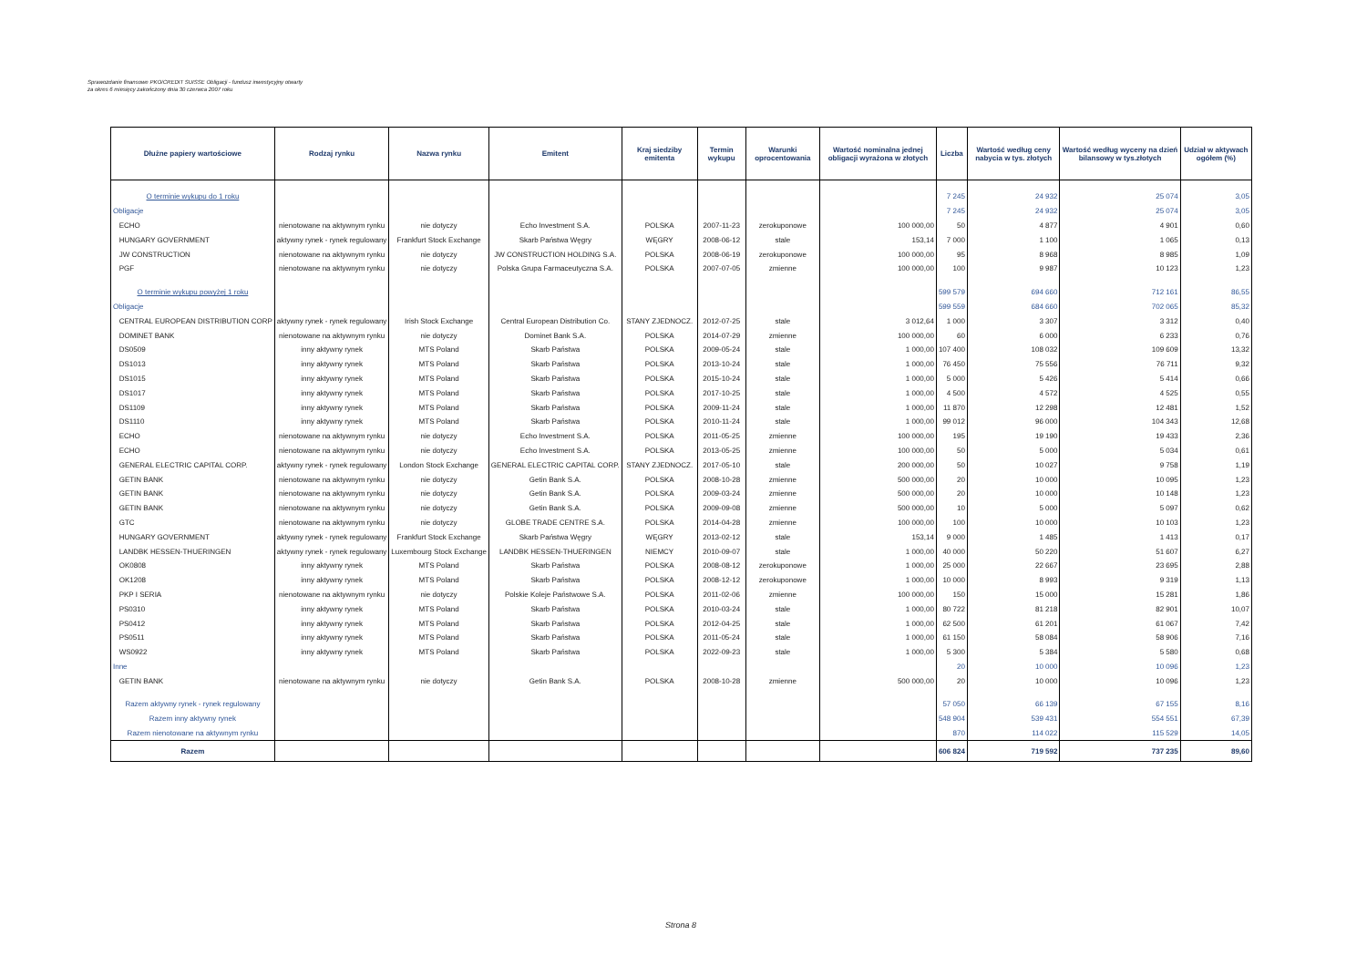Sprawozdanie finansowe PKO/CREDIT SUISSE Obligacji - fundusz inwestycyjny otwarty
za okres 6 miesięcy zakończony dnia 30 czerwca 2007 roku
| Dłużne papiery wartościowe | Rodzaj rynku | Nazwa rynku | Emitent | Kraj siedziby emitenta | Termin wykupu | Warunki oprocentowania | Wartość nominalna jednej obligacji wyrażona w złotych | Liczba | Wartość według ceny nabycia w tys. złotych | Wartość według wyceny na dzień bilansowy w tys.złotych | Udział w aktywach ogółem (%) |
| --- | --- | --- | --- | --- | --- | --- | --- | --- | --- | --- | --- |
| O terminie wykupu do 1 roku | | | | | | | | 7 245 | 24 932 | 25 074 | 3,05 |
| Obligacje | | | | | | | | 7 245 | 24 932 | 25 074 | 3,05 |
| ECHO | nienotowane na aktywnym rynku | nie dotyczy | Echo Investment S.A. | POLSKA | 2007-11-23 | zerokuponowe | 100 000,00 | 50 | 4 877 | 4 901 | 0,60 |
| HUNGARY GOVERNMENT | aktywny rynek - rynek regulowany | Frankfurt Stock Exchange | Skarb Państwa Węgry | WĘGRY | 2008-06-12 | stale | 153,14 | 7 000 | 1 100 | 1 065 | 0,13 |
| JW CONSTRUCTION | nienotowane na aktywnym rynku | nie dotyczy | JW CONSTRUCTION HOLDING S.A. | POLSKA | 2008-06-19 | zerokuponowe | 100 000,00 | 95 | 8 968 | 8 985 | 1,09 |
| PGF | nienotowane na aktywnym rynku | nie dotyczy | Polska Grupa Farmaceutyczna S.A. | POLSKA | 2007-07-05 | zmienne | 100 000,00 | 100 | 9 987 | 10 123 | 1,23 |
| O terminie wykupu powyżej 1 roku | | | | | | | | 599 579 | 694 660 | 712 161 | 86,55 |
| Obligacje | | | | | | | | 599 559 | 684 660 | 702 065 | 85,32 |
| CENTRAL EUROPEAN DISTRIBUTION CORP | aktywny rynek - rynek regulowany | Irish Stock Exchange | Central European Distribution Co. | STANY ZJEDNOCZ. | 2012-07-25 | stale | 3 012,64 | 1 000 | 3 307 | 3 312 | 0,40 |
| DOMINET BANK | nienotowane na aktywnym rynku | nie dotyczy | Dominet Bank S.A. | POLSKA | 2014-07-29 | zmienne | 100 000,00 | 60 | 6 000 | 6 233 | 0,76 |
| DS0509 | inny aktywny rynek | MTS Poland | Skarb Państwa | POLSKA | 2009-05-24 | stale | 1 000,00 | 107 400 | 108 032 | 109 609 | 13,32 |
| DS1013 | inny aktywny rynek | MTS Poland | Skarb Państwa | POLSKA | 2013-10-24 | stale | 1 000,00 | 76 450 | 75 556 | 76 711 | 9,32 |
| DS1015 | inny aktywny rynek | MTS Poland | Skarb Państwa | POLSKA | 2015-10-24 | stale | 1 000,00 | 5 000 | 5 426 | 5 414 | 0,66 |
| DS1017 | inny aktywny rynek | MTS Poland | Skarb Państwa | POLSKA | 2017-10-25 | stale | 1 000,00 | 4 500 | 4 572 | 4 525 | 0,55 |
| DS1109 | inny aktywny rynek | MTS Poland | Skarb Państwa | POLSKA | 2009-11-24 | stale | 1 000,00 | 11 870 | 12 298 | 12 481 | 1,52 |
| DS1110 | inny aktywny rynek | MTS Poland | Skarb Państwa | POLSKA | 2010-11-24 | stale | 1 000,00 | 99 012 | 96 000 | 104 343 | 12,68 |
| ECHO | nienotowane na aktywnym rynku | nie dotyczy | Echo Investment S.A. | POLSKA | 2011-05-25 | zmienne | 100 000,00 | 195 | 19 190 | 19 433 | 2,36 |
| ECHO | nienotowane na aktywnym rynku | nie dotyczy | Echo Investment S.A. | POLSKA | 2013-05-25 | zmienne | 100 000,00 | 50 | 5 000 | 5 034 | 0,61 |
| GENERAL ELECTRIC CAPITAL CORP. | aktywny rynek - rynek regulowany | London Stock Exchange | GENERAL ELECTRIC CAPITAL CORP. | STANY ZJEDNOCZ. | 2017-05-10 | stale | 200 000,00 | 50 | 10 027 | 9 758 | 1,19 |
| GETIN BANK | nienotowane na aktywnym rynku | nie dotyczy | Getin Bank S.A. | POLSKA | 2008-10-28 | zmienne | 500 000,00 | 20 | 10 000 | 10 095 | 1,23 |
| GETIN BANK | nienotowane na aktywnym rynku | nie dotyczy | Getin Bank S.A. | POLSKA | 2009-03-24 | zmienne | 500 000,00 | 20 | 10 000 | 10 148 | 1,23 |
| GETIN BANK | nienotowane na aktywnym rynku | nie dotyczy | Getin Bank S.A. | POLSKA | 2009-09-08 | zmienne | 500 000,00 | 10 | 5 000 | 5 097 | 0,62 |
| GTC | nienotowane na aktywnym rynku | nie dotyczy | GLOBE TRADE CENTRE S.A. | POLSKA | 2014-04-28 | zmienne | 100 000,00 | 100 | 10 000 | 10 103 | 1,23 |
| HUNGARY GOVERNMENT | aktywny rynek - rynek regulowany | Frankfurt Stock Exchange | Skarb Państwa Węgry | WĘGRY | 2013-02-12 | stale | 153,14 | 9 000 | 1 485 | 1 413 | 0,17 |
| LANDBK HESSEN-THUERINGEN | aktywny rynek - rynek regulowany | Luxembourg Stock Exchange | LANDBK HESSEN-THUERINGEN | NIEMCY | 2010-09-07 | stale | 1 000,00 | 40 000 | 50 220 | 51 607 | 6,27 |
| OK0808 | inny aktywny rynek | MTS Poland | Skarb Państwa | POLSKA | 2008-08-12 | zerokuponowe | 1 000,00 | 25 000 | 22 667 | 23 695 | 2,88 |
| OK1208 | inny aktywny rynek | MTS Poland | Skarb Państwa | POLSKA | 2008-12-12 | zerokuponowe | 1 000,00 | 10 000 | 8 993 | 9 319 | 1,13 |
| PKP I SERIA | nienotowane na aktywnym rynku | nie dotyczy | Polskie Koleje Państwowe S.A. | POLSKA | 2011-02-06 | zmienne | 100 000,00 | 150 | 15 000 | 15 281 | 1,86 |
| PS0310 | inny aktywny rynek | MTS Poland | Skarb Państwa | POLSKA | 2010-03-24 | stale | 1 000,00 | 80 722 | 81 218 | 82 901 | 10,07 |
| PS0412 | inny aktywny rynek | MTS Poland | Skarb Państwa | POLSKA | 2012-04-25 | stale | 1 000,00 | 62 500 | 61 201 | 61 067 | 7,42 |
| PS0511 | inny aktywny rynek | MTS Poland | Skarb Państwa | POLSKA | 2011-05-24 | stale | 1 000,00 | 61 150 | 58 084 | 58 906 | 7,16 |
| WS0922 | inny aktywny rynek | MTS Poland | Skarb Państwa | POLSKA | 2022-09-23 | stale | 1 000,00 | 5 300 | 5 384 | 5 580 | 0,68 |
| Inne | | | | | | | | 20 | 10 000 | 10 096 | 1,23 |
| GETIN BANK | nienotowane na aktywnym rynku | nie dotyczy | Getin Bank S.A. | POLSKA | 2008-10-28 | zmienne | 500 000,00 | 20 | 10 000 | 10 096 | 1,23 |
| Razem aktywny rynek - rynek regulowany | | | | | | | | 57 050 | 66 139 | 67 155 | 8,16 |
| Razem inny aktywny rynek | | | | | | | | 548 904 | 539 431 | 554 551 | 67,39 |
| Razem nienotowane na aktywnym rynku | | | | | | | | 870 | 114 022 | 115 529 | 14,05 |
| Razem | | | | | | | | 606 824 | 719 592 | 737 235 | 89,60 |
Strona 8